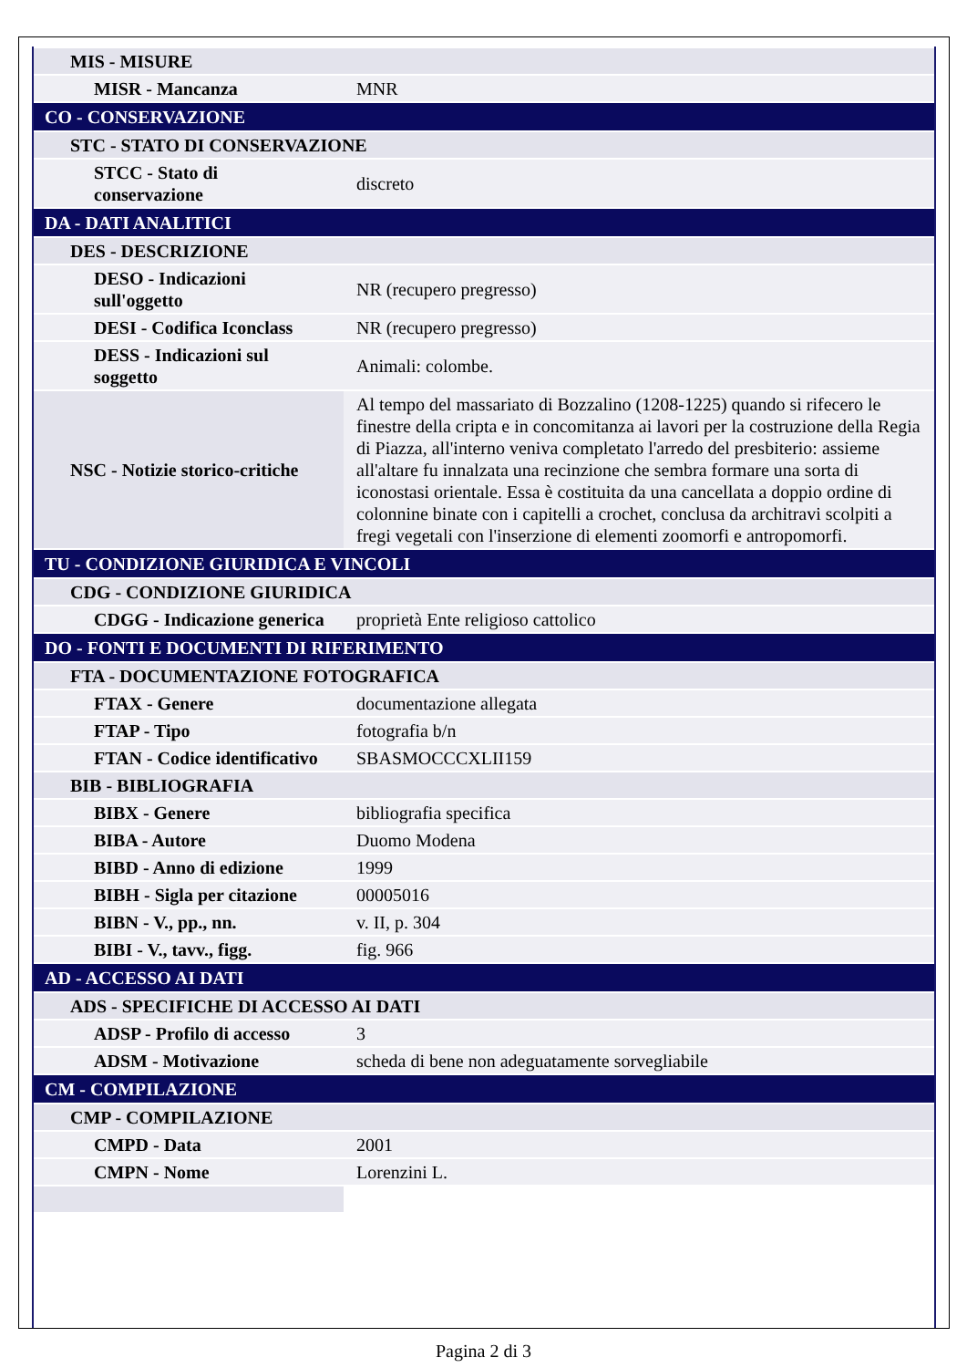| MIS - MISURE | |
| MISR - Mancanza | MNR |
| CO - CONSERVAZIONE | |
| STC - STATO DI CONSERVAZIONE | |
| STCC - Stato di conservazione | discreto |
| DA - DATI ANALITICI | |
| DES - DESCRIZIONE | |
| DESO - Indicazioni sull'oggetto | NR (recupero pregresso) |
| DESI - Codifica Iconclass | NR (recupero pregresso) |
| DESS - Indicazioni sul soggetto | Animali: colombe. |
| NSC - Notizie storico-critiche | Al tempo del massariato di Bozzalino (1208-1225) quando si rifecero le finestre della cripta e in concomitanza ai lavori per la costruzione della Regia di Piazza, all'interno veniva completato l'arredo del presbiterio: assieme all'altare fu innalzata una recinzione che sembra formare una sorta di iconostasi orientale. Essa è costituita da una cancellata a doppio ordine di colonnine binate con i capitelli a crochet, conclusa da architravi scolpiti a fregi vegetali con l'inserzione di elementi zoomorfi e antropomorfi. |
| TU - CONDIZIONE GIURIDICA E VINCOLI | |
| CDG - CONDIZIONE GIURIDICA | |
| CDGG - Indicazione generica | proprietà Ente religioso cattolico |
| DO - FONTI E DOCUMENTI DI RIFERIMENTO | |
| FTA - DOCUMENTAZIONE FOTOGRAFICA | |
| FTAX - Genere | documentazione allegata |
| FTAP - Tipo | fotografia b/n |
| FTAN - Codice identificativo | SBASMOCCCXLII159 |
| BIB - BIBLIOGRAFIA | |
| BIBX - Genere | bibliografia specifica |
| BIBA - Autore | Duomo Modena |
| BIBD - Anno di edizione | 1999 |
| BIBH - Sigla per citazione | 00005016 |
| BIBN - V., pp., nn. | v. II, p. 304 |
| BIBI - V., tavv., figg. | fig. 966 |
| AD - ACCESSO AI DATI | |
| ADS - SPECIFICHE DI ACCESSO AI DATI | |
| ADSP - Profilo di accesso | 3 |
| ADSM - Motivazione | scheda di bene non adeguatamente sorvegliabile |
| CM - COMPILAZIONE | |
| CMP - COMPILAZIONE | |
| CMPD - Data | 2001 |
| CMPN - Nome | Lorenzini L. |
Pagina 2 di 3